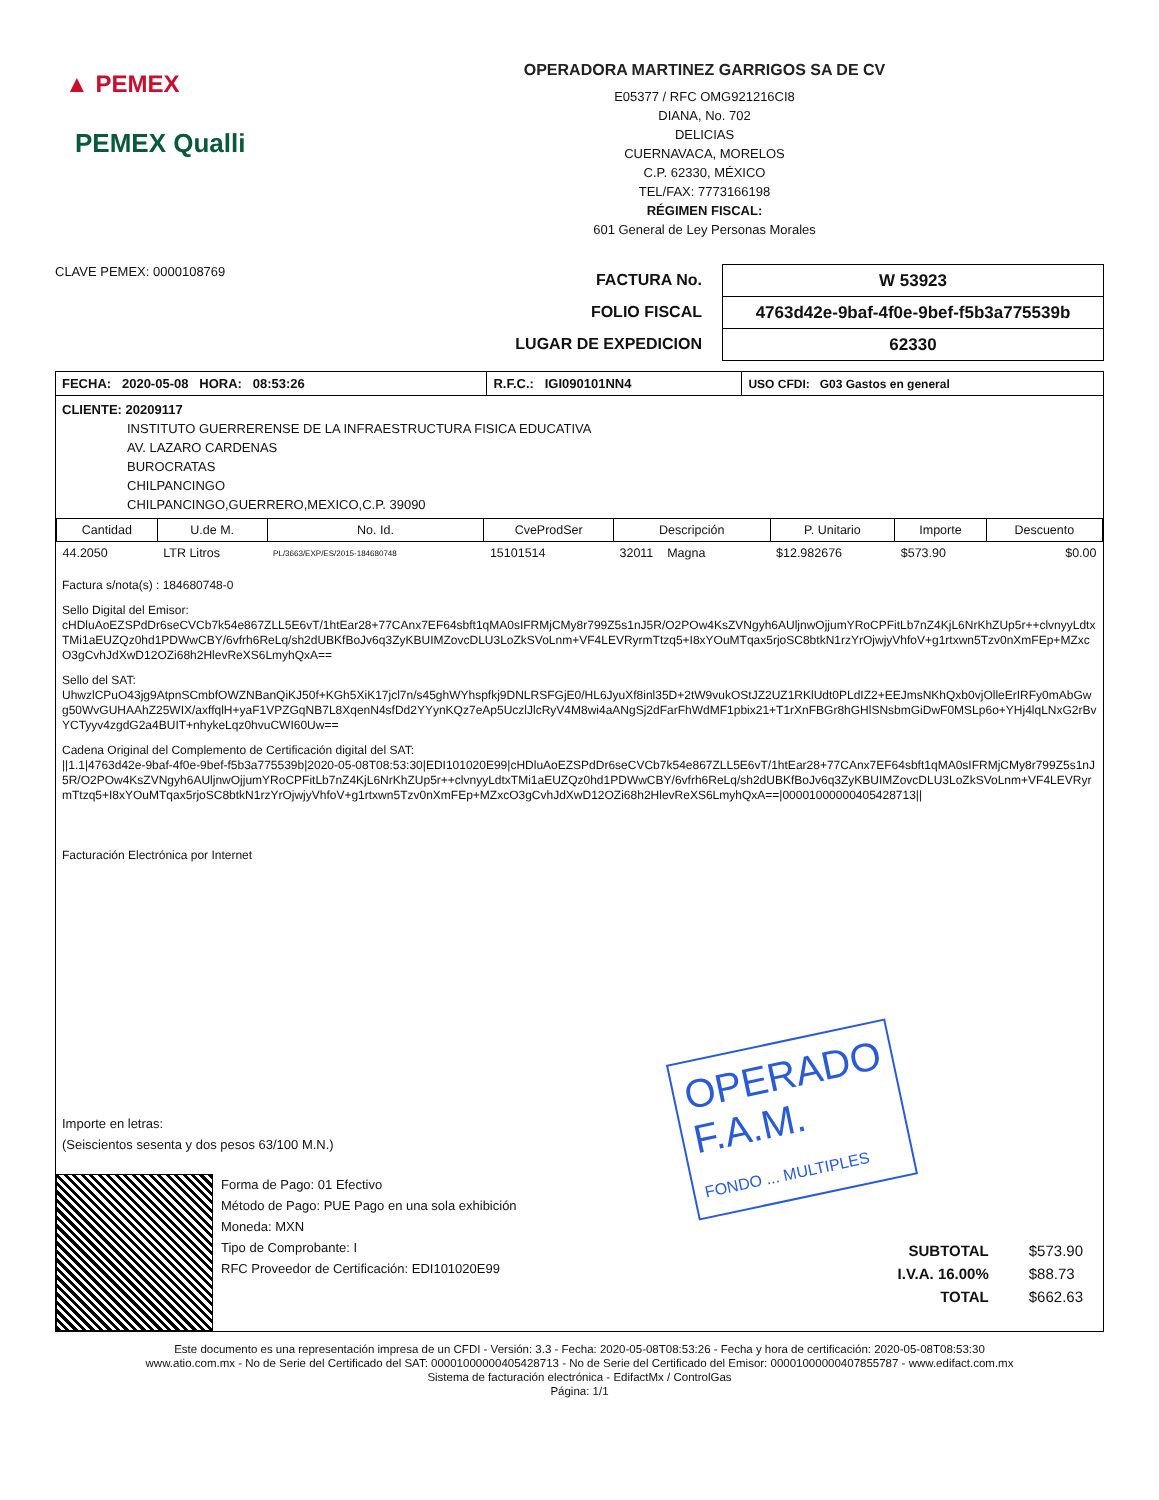▲ PEMEX
PEMEX Qualli
OPERADORA MARTINEZ GARRIGOS SA DE CV
E05377 / RFC OMG921216CI8
DIANA, No. 702
DELICIAS
CUERNAVACA, MORELOS
C.P. 62330, MÉXICO
TEL/FAX: 7773166198
RÉGIMEN FISCAL:
601 General de Ley Personas Morales
CLAVE PEMEX: 0000108769
FACTURA No.
FOLIO FISCAL
LUGAR DE EXPEDICION
W 53923
4763d42e-9baf-4f0e-9bef-f5b3a775539b
62330
| FECHA: 2020-05-08 HORA: 08:53:26 | R.F.C.: IGI090101NN4 | USO CFDI: G03 Gastos en general |
CLIENTE: 20209117
INSTITUTO GUERRERENSE DE LA INFRAESTRUCTURA FISICA EDUCATIVA
AV. LAZARO CARDENAS
BUROCRATAS
CHILPANCINGO
CHILPANCINGO,GUERRERO,MEXICO,C.P. 39090
| Cantidad | U.de M. | No. Id. | CveProdSer | Descripción | P. Unitario | Importe | Descuento |
| --- | --- | --- | --- | --- | --- | --- | --- |
| 44.2050 | LTR Litros | PL/3663/EXP/ES/2015-184680748 | 15101514 | 32011 Magna | $12.982676 | $573.90 | $0.00 |
Factura s/nota(s) : 184680748-0
Sello Digital del Emisor:
cHDluAoEZSPdDr6seCVCb7k54e867ZLL5E6vT/1htEar28+77CAnx7EF64sbft1qMA0sIFRMjCMy8r799Z5s1nJ5R/O2POw4KsZVNgyh6AUljnwOjjumYRoCPFitLb7nZ4KjL6NrKhZUp5r++clvnyyLdtxTMi1aEUZQz0hd1PDWwCBY/6vfrh6ReLq/sh2dUBKfBoJv6q3ZyKBUIMZovcDLU3LoZkSVoLnm+VF4LEVRyrmTtzq5+I8xYOuMTqax5rjoSC8btkN1rzYrOjwjyVhfoV+g1rtxwn5Tzv0nXmFEp+MZxcO3gCvhJdXwD12OZi68h2HlevReXS6LmyhQxA==
Sello del SAT:
UhwzlCPuO43jg9AtpnSCmbfOWZNBanQiKJ50f+KGh5XiK17jcl7n/s45ghWYhspfkj9DNLRSFGjE0/HL6JyuXf8inl35D+2tW9vukOStJZ2UZ1RKlUdt0PLdIZ2+EEJmsNKhQxb0vjOlleErIRFy0mAbGwg50WvGUHAAhZ25WIX/axffqlH+yaF1VPZGqNB7L8XqenN4sfDd2YYynKQz7eAp5UczlJlcRyV4M8wi4aANgSj2dFarFhWdMF1pbix21+T1rXnFBGr8hGHlSNsbmGiDwF0MSLp6o+YHj4lqLNxG2rBvYCTyyv4zgdG2a4BUIT+nhykeLqz0hvuCWI60Uw==
Cadena Original del Complemento de Certificación digital del SAT:
||1.1|4763d42e-9baf-4f0e-9bef-f5b3a775539b|2020-05-08T08:53:30|EDI101020E99|cHDluAoEZSPdDr6seCVCb7k54e867ZLL5E6vT/1htEar28+77CAnx7EF64sbft1qMA0sIFRMjCMy8r799Z5s1nJ5R/O2POw4KsZVNgyh6AUljnwOjjumYRoCPFitLb7nZ4KjL6NrKhZUp5r++clvnyyLdtxTMi1aEUZQz0hd1PDWwCBY/6vfrh6ReLq/sh2dUBKfBoJv6q3ZyKBUIMZovcDLU3LoZkSVoLnm+VF4LEVRyrmTtzq5+I8xYOuMTqax5rjoSC8btkN1rzYrOjwjyVhfoV+g1rtxwn5Tzv0nXmFEp+MZxcO3gCvhJdXwD12OZi68h2HlevReXS6LmyhQxA==|00001000000405428713||
Facturación Electrónica por Internet
Importe en letras:
(Seiscientos sesenta y dos pesos 63/100 M.N.)
Forma de Pago: 01 Efectivo
Método de Pago: PUE Pago en una sola exhibición
Moneda: MXN
Tipo de Comprobante: I
RFC Proveedor de Certificación: EDI101020E99
| SUBTOTAL | $573.90 |
| I.V.A. 16.00% | $88.73 |
| TOTAL | $662.63 |
Este documento es una representación impresa de un CFDI - Versión: 3.3 - Fecha: 2020-05-08T08:53:26 - Fecha y hora de certificación: 2020-05-08T08:53:30
www.atio.com.mx - No de Serie del Certificado del SAT: 00001000000405428713 - No de Serie del Certificado del Emisor: 00001000000407855787 - www.edifact.com.mx
Sistema de facturación electrónica - EdifactMx / ControlGas
Página: 1/1
OPERADO
F.A.M.
FONDO ... MULTIPLES